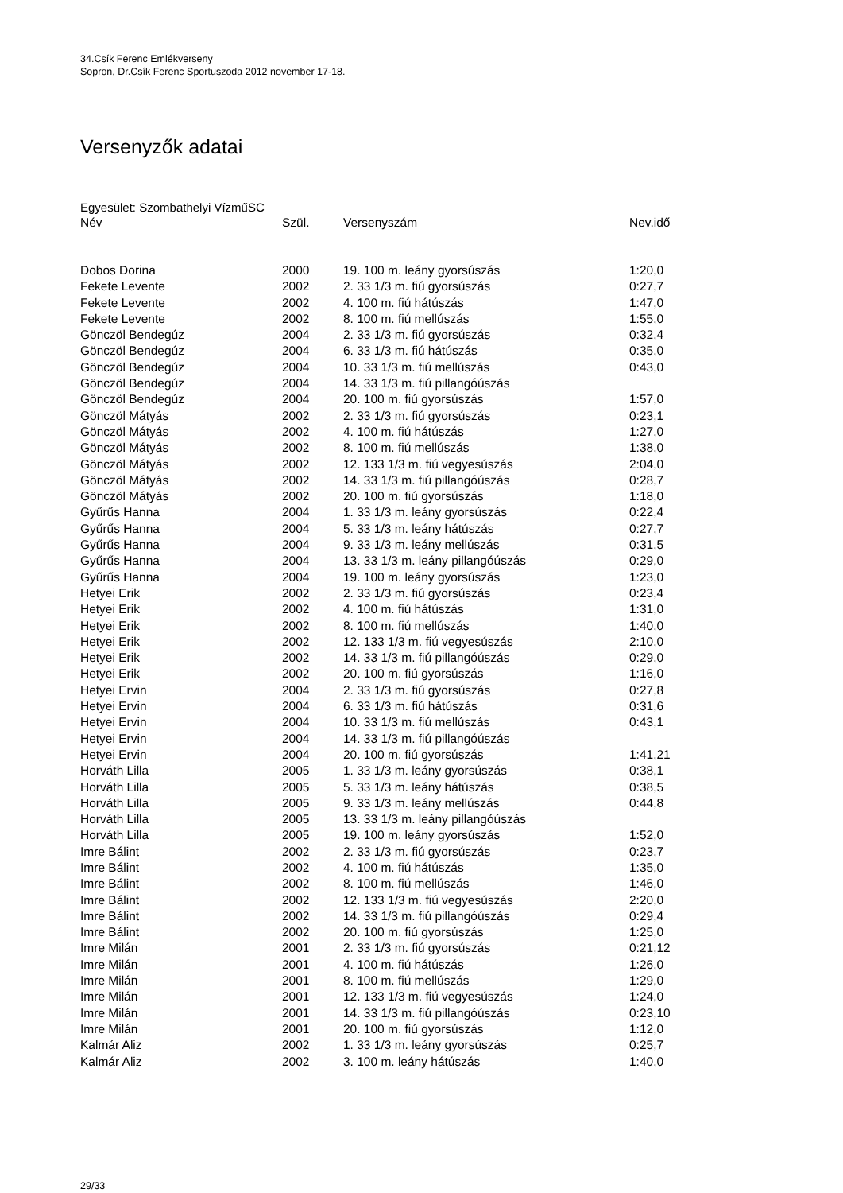34.Csík Ferenc Emlékverseny
Sopron, Dr.Csík Ferenc Sportuszoda 2012 november 17-18.
Versenyzők adatai
Egyesület: Szombathelyi VízműSC
| Név | Szül. | Versenyszám | Nev.idő |
| --- | --- | --- | --- |
| Dobos Dorina | 2000 | 19. 100 m. leány gyorsúszás | 1:20,0 |
| Fekete Levente | 2002 | 2. 33 1/3 m. fiú gyorsúszás | 0:27,7 |
| Fekete Levente | 2002 | 4. 100 m. fiú hátúszás | 1:47,0 |
| Fekete Levente | 2002 | 8. 100 m. fiú mellúszás | 1:55,0 |
| Gönczöl Bendegúz | 2004 | 2. 33 1/3 m. fiú gyorsúszás | 0:32,4 |
| Gönczöl Bendegúz | 2004 | 6. 33 1/3 m. fiú hátúszás | 0:35,0 |
| Gönczöl Bendegúz | 2004 | 10. 33 1/3 m. fiú mellúszás | 0:43,0 |
| Gönczöl Bendegúz | 2004 | 14. 33 1/3 m. fiú pillangóúszás | |
| Gönczöl Bendegúz | 2004 | 20. 100 m. fiú gyorsúszás | 1:57,0 |
| Gönczöl Mátyás | 2002 | 2. 33 1/3 m. fiú gyorsúszás | 0:23,1 |
| Gönczöl Mátyás | 2002 | 4. 100 m. fiú hátúszás | 1:27,0 |
| Gönczöl Mátyás | 2002 | 8. 100 m. fiú mellúszás | 1:38,0 |
| Gönczöl Mátyás | 2002 | 12. 133 1/3 m. fiú vegyesúszás | 2:04,0 |
| Gönczöl Mátyás | 2002 | 14. 33 1/3 m. fiú pillangóúszás | 0:28,7 |
| Gönczöl Mátyás | 2002 | 20. 100 m. fiú gyorsúszás | 1:18,0 |
| Gyűrűs Hanna | 2004 | 1. 33 1/3 m. leány gyorsúszás | 0:22,4 |
| Gyűrűs Hanna | 2004 | 5. 33 1/3 m. leány hátúszás | 0:27,7 |
| Gyűrűs Hanna | 2004 | 9. 33 1/3 m. leány mellúszás | 0:31,5 |
| Gyűrűs Hanna | 2004 | 13. 33 1/3 m. leány pillangóúszás | 0:29,0 |
| Gyűrűs Hanna | 2004 | 19. 100 m. leány gyorsúszás | 1:23,0 |
| Hetyei Erik | 2002 | 2. 33 1/3 m. fiú gyorsúszás | 0:23,4 |
| Hetyei Erik | 2002 | 4. 100 m. fiú hátúszás | 1:31,0 |
| Hetyei Erik | 2002 | 8. 100 m. fiú mellúszás | 1:40,0 |
| Hetyei Erik | 2002 | 12. 133 1/3 m. fiú vegyesúszás | 2:10,0 |
| Hetyei Erik | 2002 | 14. 33 1/3 m. fiú pillangóúszás | 0:29,0 |
| Hetyei Erik | 2002 | 20. 100 m. fiú gyorsúszás | 1:16,0 |
| Hetyei Ervin | 2004 | 2. 33 1/3 m. fiú gyorsúszás | 0:27,8 |
| Hetyei Ervin | 2004 | 6. 33 1/3 m. fiú hátúszás | 0:31,6 |
| Hetyei Ervin | 2004 | 10. 33 1/3 m. fiú mellúszás | 0:43,1 |
| Hetyei Ervin | 2004 | 14. 33 1/3 m. fiú pillangóúszás | |
| Hetyei Ervin | 2004 | 20. 100 m. fiú gyorsúszás | 1:41,21 |
| Horváth Lilla | 2005 | 1. 33 1/3 m. leány gyorsúszás | 0:38,1 |
| Horváth Lilla | 2005 | 5. 33 1/3 m. leány hátúszás | 0:38,5 |
| Horváth Lilla | 2005 | 9. 33 1/3 m. leány mellúszás | 0:44,8 |
| Horváth Lilla | 2005 | 13. 33 1/3 m. leány pillangóúszás | |
| Horváth Lilla | 2005 | 19. 100 m. leány gyorsúszás | 1:52,0 |
| Imre Bálint | 2002 | 2. 33 1/3 m. fiú gyorsúszás | 0:23,7 |
| Imre Bálint | 2002 | 4. 100 m. fiú hátúszás | 1:35,0 |
| Imre Bálint | 2002 | 8. 100 m. fiú mellúszás | 1:46,0 |
| Imre Bálint | 2002 | 12. 133 1/3 m. fiú vegyesúszás | 2:20,0 |
| Imre Bálint | 2002 | 14. 33 1/3 m. fiú pillangóúszás | 0:29,4 |
| Imre Bálint | 2002 | 20. 100 m. fiú gyorsúszás | 1:25,0 |
| Imre Milán | 2001 | 2. 33 1/3 m. fiú gyorsúszás | 0:21,12 |
| Imre Milán | 2001 | 4. 100 m. fiú hátúszás | 1:26,0 |
| Imre Milán | 2001 | 8. 100 m. fiú mellúszás | 1:29,0 |
| Imre Milán | 2001 | 12. 133 1/3 m. fiú vegyesúszás | 1:24,0 |
| Imre Milán | 2001 | 14. 33 1/3 m. fiú pillangóúszás | 0:23,10 |
| Imre Milán | 2001 | 20. 100 m. fiú gyorsúszás | 1:12,0 |
| Kalmár Aliz | 2002 | 1. 33 1/3 m. leány gyorsúszás | 0:25,7 |
| Kalmár Aliz | 2002 | 3. 100 m. leány hátúszás | 1:40,0 |
29/33